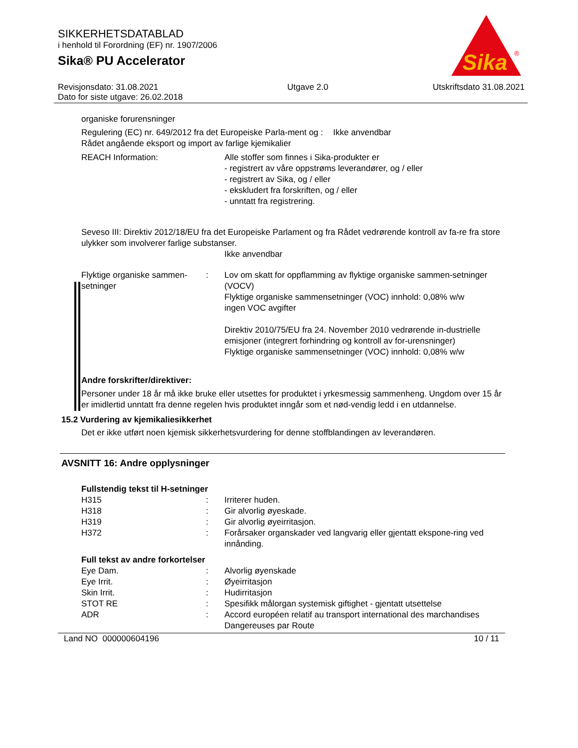SIKKERHETSDATABLAD
i henhold til Forordning (EF) nr. 1907/2006
Sika® PU Accelerator
Sika
®
Revisjonsdato: 31.08.2021
Dato for siste utgave: 26.02.2018
Utgave 2.0 Utskriftsdato 31.08.2021
organiske forurensninger
Regulering (EC) nr. 649/2012 fra det Europeiske Parla-ment og Rådet angående eksport og import av farlige kjemikalier
: Ikke anvendbar
REACH Information: Alle stoffer som finnes i Sika-produkter er
- registrert av våre oppstrøms leverandører, og / eller
- registrert av Sika, og / eller
- ekskludert fra forskriften, og / eller
- unntatt fra registrering.
Seveso III: Direktiv 2012/18/EU fra det Europeiske Parlament og fra Rådet vedrørende kontroll av fa-re fra store ulykker som involverer farlige substanser.
Ikke anvendbar
Flyktige organiske sammen-setninger
: Lov om skatt for oppflamming av flyktige organiske sammen-setninger (VOCV)
Flyktige organiske sammensetninger (VOC) innhold: 0,08% w/w
ingen VOC avgifter
Direktiv 2010/75/EU fra 24. November 2010 vedrørende in-dustrielle emisjoner (integrert forhindring og kontroll av for-urensninger)
Flyktige organiske sammensetninger (VOC) innhold: 0,08% w/w
Andre forskrifter/direktiver:
Personer under 18 år må ikke bruke eller utsettes for produktet i yrkesmessig sammenheng. Ungdom over 15 år er imidlertid unntatt fra denne regelen hvis produktet inngår som et nød-vendig ledd i en utdannelse.
15.2 Vurdering av kjemikaliesikkerhet
Det er ikke utført noen kjemisk sikkerhetsvurdering for denne stoffblandingen av leverandøren.
AVSNITT 16: Andre opplysninger
Fullstendig tekst til H-setninger
H315 : Irriterer huden.
H318 : Gir alvorlig øyeskade.
H319 : Gir alvorlig øyeirritasjon.
H372 : Forårsaker organskader ved langvarig eller gjentatt ekspone-ring ved innånding.
Full tekst av andre forkortelser
Eye Dam. : Alvorlig øyenskade
Eye Irrit. : Øyeirritasjon
Skin Irrit. : Hudirritasjon
STOT RE : Spesifikk målorgan systemisk giftighet - gjentatt utsettelse
ADR : Accord européen relatif au transport international des marchandises Dangereuses par Route
Land NO 000000604196 10 / 11